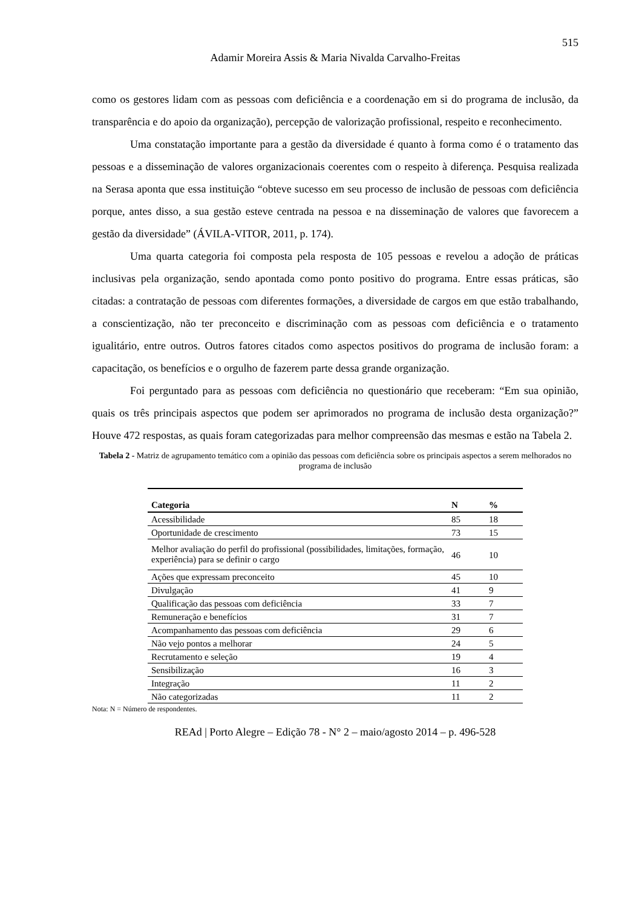515
Adamir Moreira Assis & Maria Nivalda Carvalho-Freitas
como os gestores lidam com as pessoas com deficiência e a coordenação em si do programa de inclusão, da transparência e do apoio da organização), percepção de valorização profissional, respeito e reconhecimento.
Uma constatação importante para a gestão da diversidade é quanto à forma como é o tratamento das pessoas e a disseminação de valores organizacionais coerentes com o respeito à diferença. Pesquisa realizada na Serasa aponta que essa instituição “obteve sucesso em seu processo de inclusão de pessoas com deficiência porque, antes disso, a sua gestão esteve centrada na pessoa e na disseminação de valores que favorecem a gestão da diversidade” (ÁVILA-VITOR, 2011, p. 174).
Uma quarta categoria foi composta pela resposta de 105 pessoas e revelou a adoção de práticas inclusivas pela organização, sendo apontada como ponto positivo do programa. Entre essas práticas, são citadas: a contratação de pessoas com diferentes formações, a diversidade de cargos em que estão trabalhando, a conscientização, não ter preconceito e discriminação com as pessoas com deficiência e o tratamento igualitário, entre outros. Outros fatores citados como aspectos positivos do programa de inclusão foram: a capacitação, os benefícios e o orgulho de fazerem parte dessa grande organização.
Foi perguntado para as pessoas com deficiência no questionário que receberam: “Em sua opinião, quais os três principais aspectos que podem ser aprimorados no programa de inclusão desta organização?” Houve 472 respostas, as quais foram categorizadas para melhor compreensão das mesmas e estão na Tabela 2.
Tabela 2 - Matriz de agrupamento temático com a opinião das pessoas com deficiência sobre os principais aspectos a serem melhorados no programa de inclusão
| Categoria | N | % |
| --- | --- | --- |
| Acessibilidade | 85 | 18 |
| Oportunidade de crescimento | 73 | 15 |
| Melhor avaliação do perfil do profissional (possibilidades, limitações, formação, experiência) para se definir o cargo | 46 | 10 |
| Ações que expressam preconceito | 45 | 10 |
| Divulgação | 41 | 9 |
| Qualificação das pessoas com deficiência | 33 | 7 |
| Remuneração e benefícios | 31 | 7 |
| Acompanhamento das pessoas com deficiência | 29 | 6 |
| Não vejo pontos a melhorar | 24 | 5 |
| Recrutamento e seleção | 19 | 4 |
| Sensibilização | 16 | 3 |
| Integração | 11 | 2 |
| Não categorizadas | 11 | 2 |
Nota: N = Número de respondentes.
REAd | Porto Alegre – Edição 78 - N° 2 – maio/agosto 2014 – p. 496-528